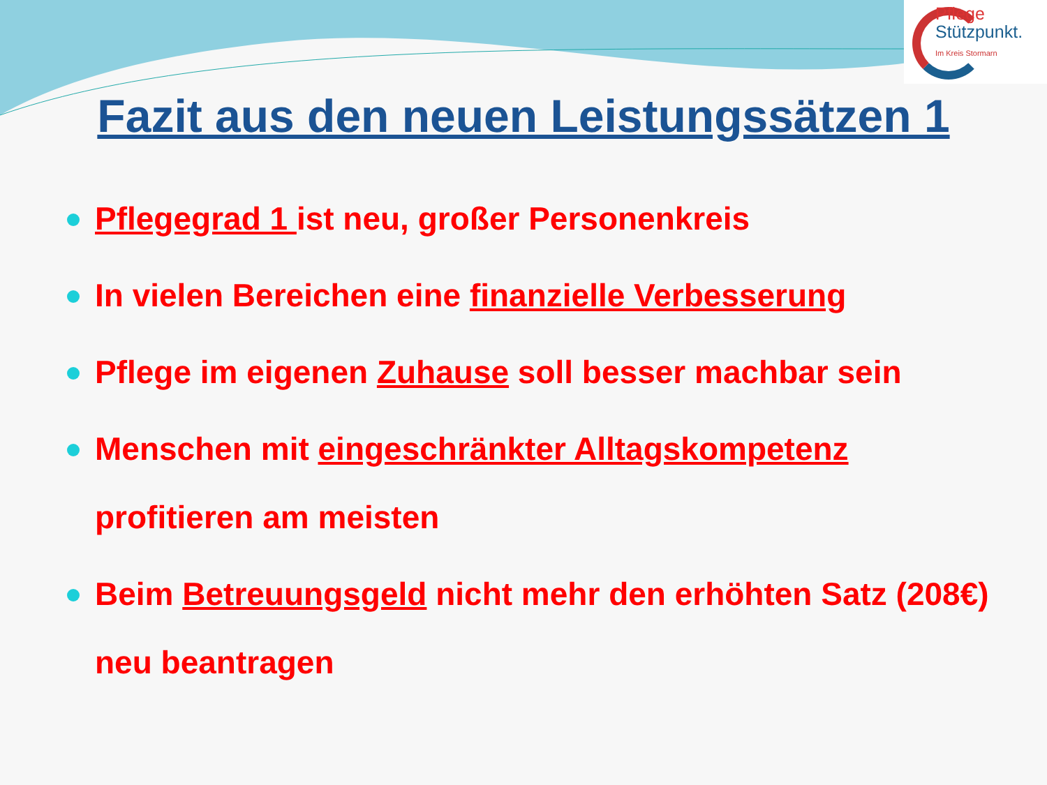Pflege
Stützpunkt.
Im Kreis Stormarn
Fazit aus den neuen Leistungssätzen 1
Pflegegrad 1 ist neu, großer Personenkreis
In vielen Bereichen eine finanzielle Verbesserung
Pflege im eigenen Zuhause soll besser machbar sein
Menschen mit eingeschränkter Alltagskompetenz
profitieren am meisten
Beim Betreuungsgeld nicht mehr den erhöhten Satz (208€)
neu beantragen